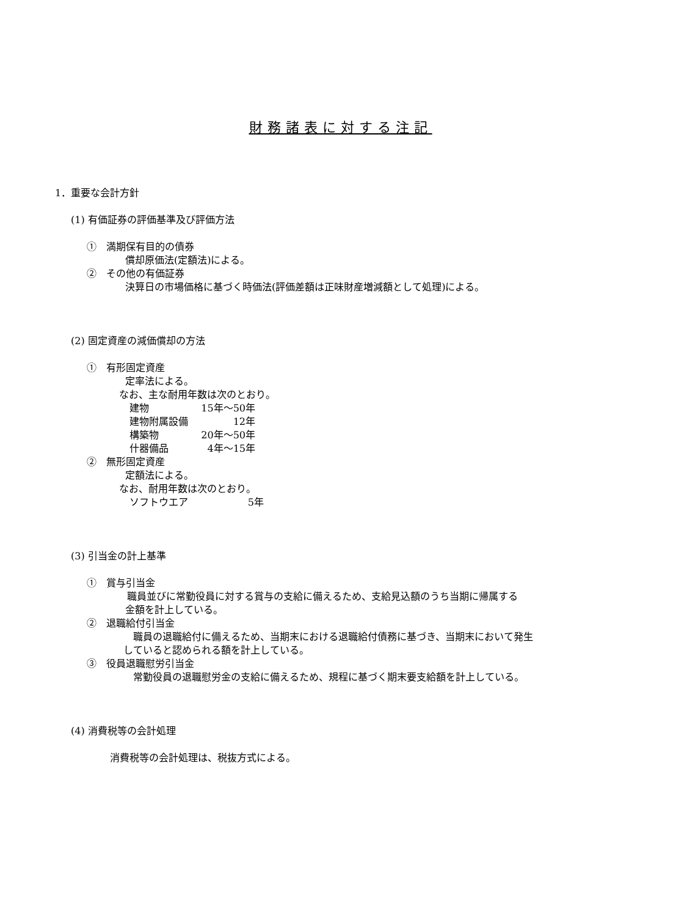財務諸表に対する注記
1．重要な会計方針
(1) 有価証券の評価基準及び評価方法
①　満期保有目的の債券
償却原価法(定額法)による。
②　その他の有価証券
決算日の市場価格に基づく時価法(評価差額は正味財産増減額として処理)による。
(2) 固定資産の減価償却の方法
①　有形固定資産
定率法による。
なお、主な耐用年数は次のとおり。
| 建物 | 15年～50年 |
| 建物附属設備 | 12年 |
| 構築物 | 20年～50年 |
| 什器備品 | 4年～15年 |
②　無形固定資産
定額法による。
なお、耐用年数は次のとおり。
| ソフトウエア | 5年 |
(3) 引当金の計上基準
①　賞与引当金
職員並びに常勤役員に対する賞与の支給に備えるため、支給見込額のうち当期に帰属する
金額を計上している。
②　退職給付引当金
職員の退職給付に備えるため、当期末における退職給付債務に基づき、当期末において発生
していると認められる額を計上している。
③　役員退職慰労引当金
常勤役員の退職慰労金の支給に備えるため、規程に基づく期末要支給額を計上している。
(4) 消費税等の会計処理
消費税等の会計処理は、税抜方式による。